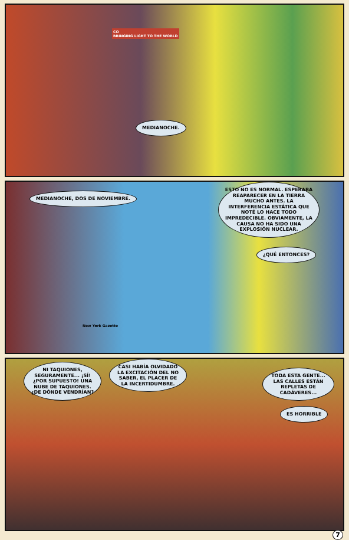CO
BRINGING LIGHT TO THE WORLD
MEDIANOCHE.
MEDIANOCHE, DOS DE NOVIEMBRE.
ESTO NO ES NORMAL. ESPERABA REAPARECER EN LA TIERRA MUCHO ANTES. LA INTERFERENCIA ESTÁTICA QUE NOTÉ LO HACE TODO IMPREDECIBLE. OBVIAMENTE, LA CAUSA NO HA SIDO UNA EXPLOSIÓN NUCLEAR.
¿QUÉ ENTONCES?
New York Gazette
NI TAQUIONES, SEGURAMENTE... ¡SÍ! ¿POR SUPUESTO! UNA NUBE DE TAQUIONES. ¿DE DÓNDE VENDRÍAN?
CASI HABÍA OLVIDADO LA EXCITACIÓN DEL NO SABER, EL PLACER DE LA INCERTIDUMBRE.
TODA ESTA GENTE... LAS CALLES ESTÁN REPLETAS DE CADÁVERES...
ES HORRIBLE
7